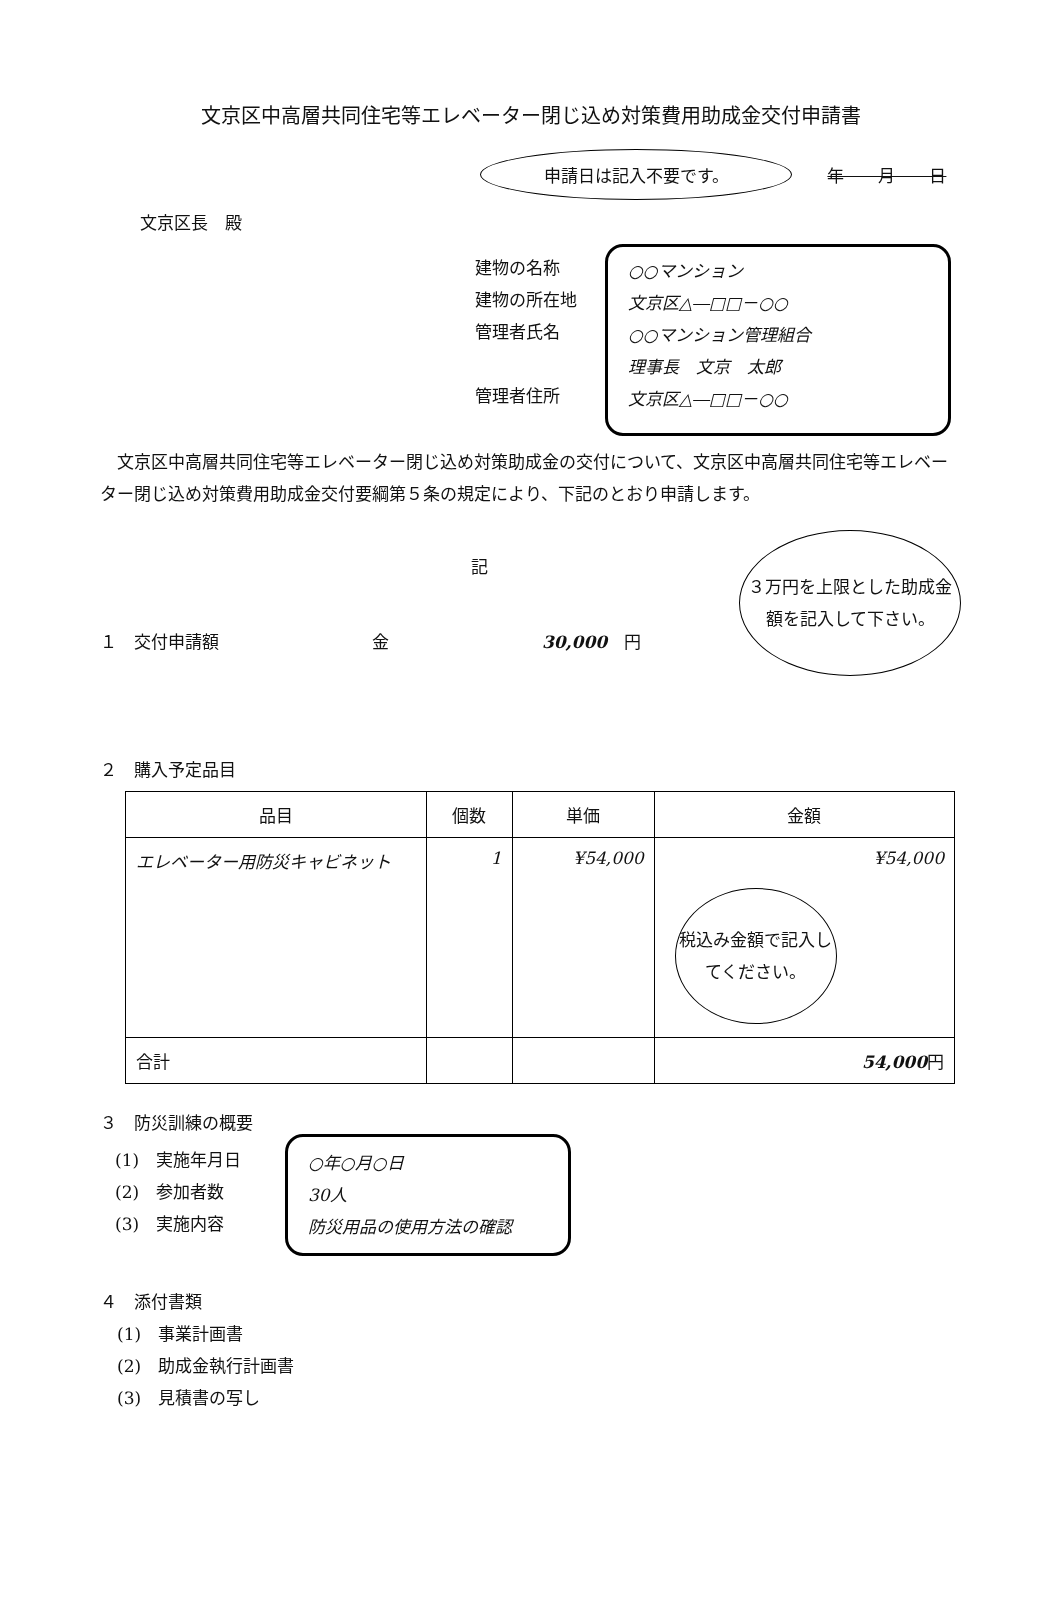文京区中高層共同住宅等エレベーター閉じ込め対策費用助成金交付申請書
申請日は記入不要です。 年　　月　　日
文京区長　殿
建物の名称
建物の所在地
管理者氏名
管理者住所
○○マンション
文京区△―□□－○○
○○マンション管理組合
理事長　文京　太郎
文京区△―□□－○○
　文京区中高層共同住宅等エレベーター閉じ込め対策助成金の交付について、文京区中高層共同住宅等エレベーター閉じ込め対策費用助成金交付要綱第５条の規定により、下記のとおり申請します。
記
１　交付申請額　　　　　　　　　金　　　　　　　　　30,000　円
３万円を上限とした助成金額を記入して下さい。
２　購入予定品目
| 品目 | 個数 | 単価 | 金額 |
| --- | --- | --- | --- |
| エレベーター用防災キャビネット | 1 | ¥54,000 | ¥54,000 税込み金額で記入してください。 |
| 合計 | | | 54,000 円 |
３　防災訓練の概要
(1)　実施年月日
(2)　参加者数
(3)　実施内容
○年○月○日
30人
防災用品の使用方法の確認
４　添付書類
　(1)　事業計画書
　(2)　助成金執行計画書
　(3)　見積書の写し